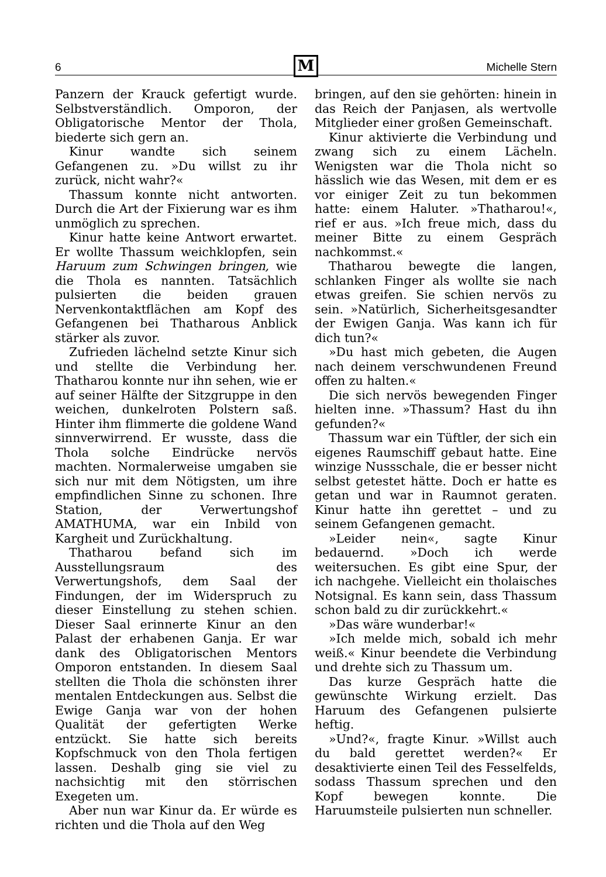6
M
Michelle Stern
Panzern der Krauck gefertigt wurde. Selbstverständlich. Omporon, der Obligatorische Mentor der Thola, biederte sich gern an.
Kinur wandte sich seinem Gefangenen zu. »Du willst zu ihr zurück, nicht wahr?«
Thassum konnte nicht antworten. Durch die Art der Fixierung war es ihm unmöglich zu sprechen.
Kinur hatte keine Antwort erwartet. Er wollte Thassum weichklopfen, sein Haruum zum Schwingen bringen, wie die Thola es nannten. Tatsächlich pulsierten die beiden grauen Nervenkontaktflächen am Kopf des Gefangenen bei Thatharous Anblick stärker als zuvor.
Zufrieden lächelnd setzte Kinur sich und stellte die Verbindung her. Thatharou konnte nur ihn sehen, wie er auf seiner Hälfte der Sitzgruppe in den weichen, dunkelroten Polstern saß. Hinter ihm flimmerte die goldene Wand sinnverwirrend. Er wusste, dass die Thola solche Eindrücke nervös machten. Normalerweise umgaben sie sich nur mit dem Nötigsten, um ihre empfindlichen Sinne zu schonen. Ihre Station, der Verwertungshof AMATHUMA, war ein Inbild von Kargheit und Zurückhaltung.
Thatharou befand sich im Ausstellungsraum des Verwertungshofs, dem Saal der Findungen, der im Widerspruch zu dieser Einstellung zu stehen schien. Dieser Saal erinnerte Kinur an den Palast der erhabenen Ganja. Er war dank des Obligatorischen Mentors Omporon entstanden. In diesem Saal stellten die Thola die schönsten ihrer mentalen Entdeckungen aus. Selbst die Ewige Ganja war von der hohen Qualität der gefertigten Werke entzückt. Sie hatte sich bereits Kopfschmuck von den Thola fertigen lassen. Deshalb ging sie viel zu nachsichtig mit den störrischen Exegeten um.
Aber nun war Kinur da. Er würde es richten und die Thola auf den Weg
bringen, auf den sie gehörten: hinein in das Reich der Panjasen, als wertvolle Mitglieder einer großen Gemeinschaft.
Kinur aktivierte die Verbindung und zwang sich zu einem Lächeln. Wenigsten war die Thola nicht so hässlich wie das Wesen, mit dem er es vor einiger Zeit zu tun bekommen hatte: einem Haluter. »Thatharou!«, rief er aus. »Ich freue mich, dass du meiner Bitte zu einem Gespräch nachkommst.«
Thatharou bewegte die langen, schlanken Finger als wollte sie nach etwas greifen. Sie schien nervös zu sein. »Natürlich, Sicherheitsgesandter der Ewigen Ganja. Was kann ich für dich tun?«
»Du hast mich gebeten, die Augen nach deinem verschwundenen Freund offen zu halten.«
Die sich nervös bewegenden Finger hielten inne. »Thassum? Hast du ihn gefunden?«
Thassum war ein Tüftler, der sich ein eigenes Raumschiff gebaut hatte. Eine winzige Nussschale, die er besser nicht selbst getestet hätte. Doch er hatte es getan und war in Raumnot geraten. Kinur hatte ihn gerettet – und zu seinem Gefangenen gemacht.
»Leider nein«, sagte Kinur bedauernd. »Doch ich werde weitersuchen. Es gibt eine Spur, der ich nachgehe. Vielleicht ein tholaisches Notsignal. Es kann sein, dass Thassum schon bald zu dir zurückkehrt.«
»Das wäre wunderbar!«
»Ich melde mich, sobald ich mehr weiß.« Kinur beendete die Verbindung und drehte sich zu Thassum um.
Das kurze Gespräch hatte die gewünschte Wirkung erzielt. Das Haruum des Gefangenen pulsierte heftig.
»Und?«, fragte Kinur. »Willst auch du bald gerettet werden?« Er desaktivierte einen Teil des Fesselfelds, sodass Thassum sprechen und den Kopf bewegen konnte. Die Haruumsteile pulsierten nun schneller.